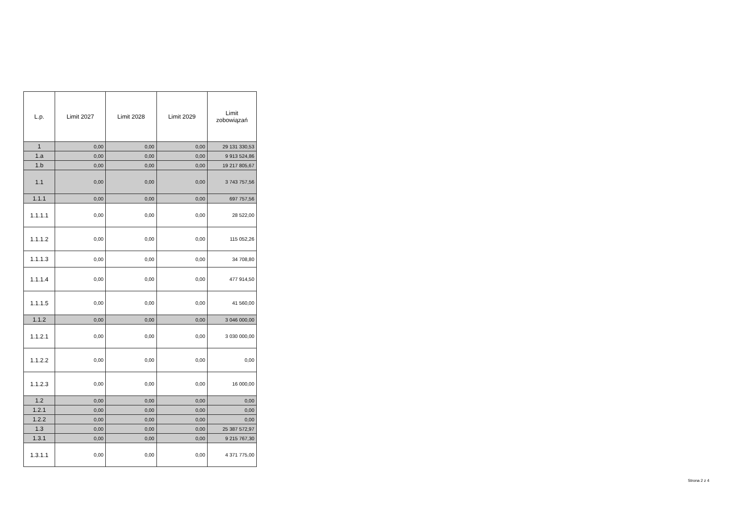| L.p. | Limit 2027 | Limit 2028 | Limit 2029 | Limit zobowiązań |
| --- | --- | --- | --- | --- |
| 1 | 0,00 | 0,00 | 0,00 | 29 131 330,53 |
| 1.a | 0,00 | 0,00 | 0,00 | 9 913 524,86 |
| 1.b | 0,00 | 0,00 | 0,00 | 19 217 805,67 |
| 1.1 | 0,00 | 0,00 | 0,00 | 3 743 757,56 |
| 1.1.1 | 0,00 | 0,00 | 0,00 | 697 757,56 |
| 1.1.1.1 | 0,00 | 0,00 | 0,00 | 28 522,00 |
| 1.1.1.2 | 0,00 | 0,00 | 0,00 | 115 052,26 |
| 1.1.1.3 | 0,00 | 0,00 | 0,00 | 34 708,80 |
| 1.1.1.4 | 0,00 | 0,00 | 0,00 | 477 914,50 |
| 1.1.1.5 | 0,00 | 0,00 | 0,00 | 41 560,00 |
| 1.1.2 | 0,00 | 0,00 | 0,00 | 3 046 000,00 |
| 1.1.2.1 | 0,00 | 0,00 | 0,00 | 3 030 000,00 |
| 1.1.2.2 | 0,00 | 0,00 | 0,00 | 0,00 |
| 1.1.2.3 | 0,00 | 0,00 | 0,00 | 16 000,00 |
| 1.2 | 0,00 | 0,00 | 0,00 | 0,00 |
| 1.2.1 | 0,00 | 0,00 | 0,00 | 0,00 |
| 1.2.2 | 0,00 | 0,00 | 0,00 | 0,00 |
| 1.3 | 0,00 | 0,00 | 0,00 | 25 387 572,97 |
| 1.3.1 | 0,00 | 0,00 | 0,00 | 9 215 767,30 |
| 1.3.1.1 | 0,00 | 0,00 | 0,00 | 4 371 775,00 |
Strona 2 z 4